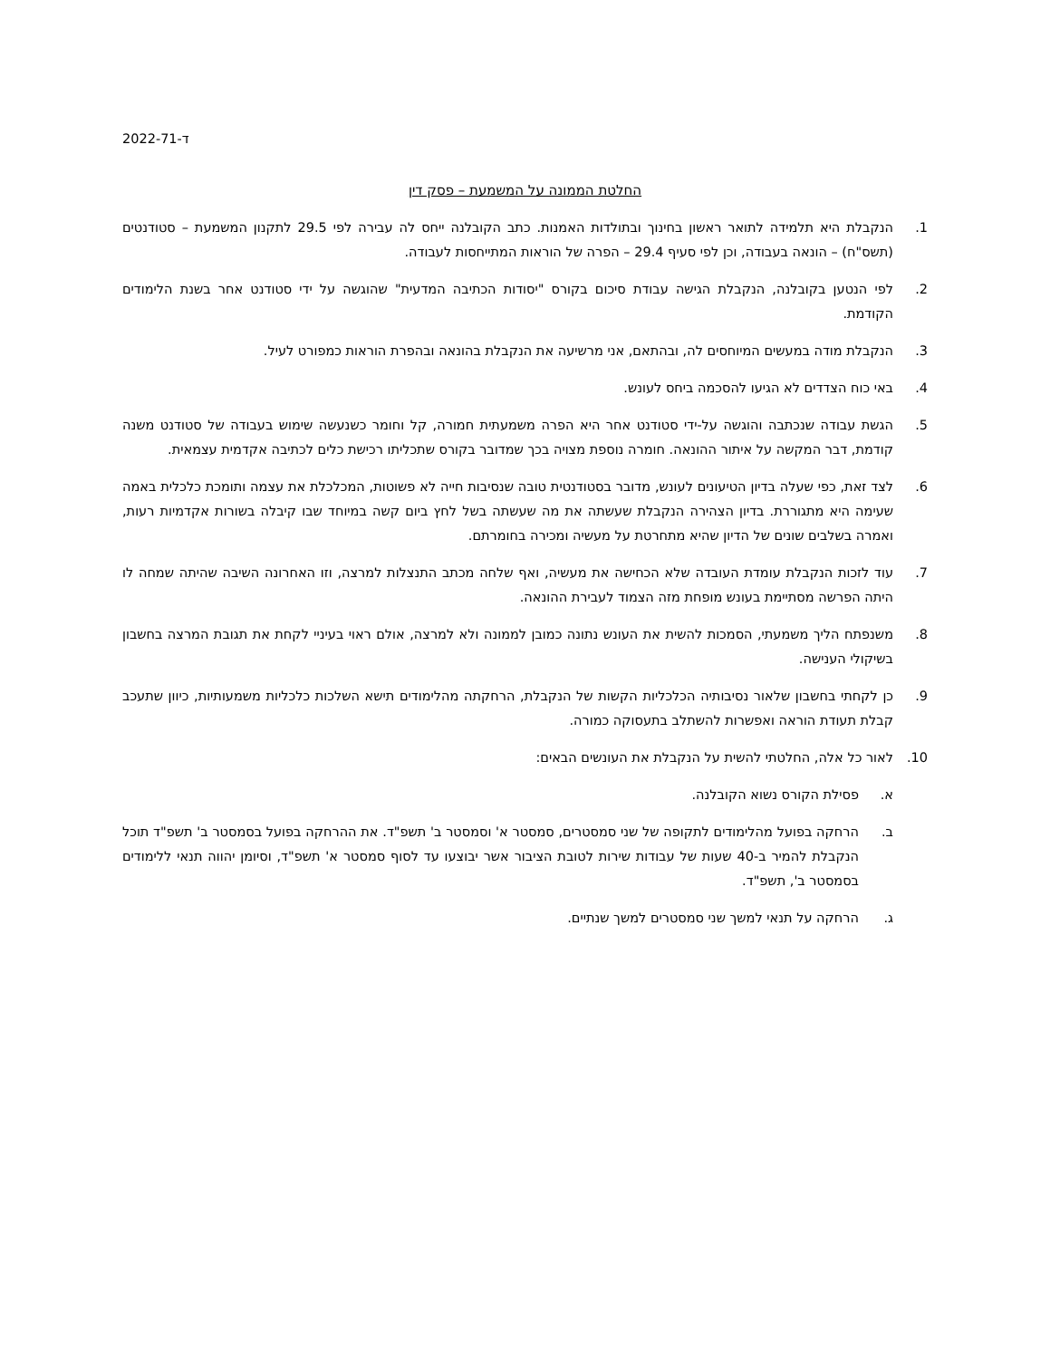ד-2022-71
החלטת הממונה על המשמעת – פסק דין
1. הנקבלת היא תלמידה לתואר ראשון בחינוך ובתולדות האמנות. כתב הקובלנה ייחס לה עבירה לפי 29.5 לתקנון המשמעת – סטודנטים (תשס"ח) – הונאה בעבודה, וכן לפי סעיף 29.4 – הפרה של הוראות המתייחסות לעבודה.
2. לפי הנטען בקובלנה, הנקבלת הגישה עבודת סיכום בקורס "יסודות הכתיבה המדעית" שהוגשה על ידי סטודנט אחר בשנת הלימודים הקודמת.
3. הנקבלת מודה במעשים המיוחסים לה, ובהתאם, אני מרשיעה את הנקבלת בהונאה ובהפרת הוראות כמפורט לעיל.
4. באי כוח הצדדים לא הגיעו להסכמה ביחס לעונש.
5. הגשת עבודה שנכתבה והוגשה על-ידי סטודנט אחר היא הפרה משמעתית חמורה, קל וחומר כשנעשה שימוש בעבודה של סטודנט משנה קודמת, דבר המקשה על איתור ההונאה. חומרה נוספת מצויה בכך שמדובר בקורס שתכליתו רכישת כלים לכתיבה אקדמית עצמאית.
6. לצד זאת, כפי שעלה בדיון הטיעונים לעונש, מדובר בסטודנטית טובה שנסיבות חייה לא פשוטות, המכלכלת את עצמה ותומכת כלכלית באמה שעימה היא מתגוררת. בדיון הצהירה הנקבלת שעשתה את מה שעשתה בשל לחץ ביום קשה במיוחד שבו קיבלה בשורות אקדמיות רעות, ואמרה בשלבים שונים של הדיון שהיא מתחרטת על מעשיה ומכירה בחומרתם.
7. עוד לזכות הנקבלת עומדת העובדה שלא הכחישה את מעשיה, ואף שלחה מכתב התנצלות למרצה, וזו האחרונה השיבה שהיתה שמחה לו היתה הפרשה מסתיימת בעונש מופחת מזה הצמוד לעבירת ההונאה.
8. משנפתח הליך משמעתי, הסמכות להשית את העונש נתונה כמובן לממונה ולא למרצה, אולם ראוי בעיניי לקחת את תגובת המרצה בחשבון בשיקולי הענישה.
9. כן לקחתי בחשבון שלאור נסיבותיה הכלכליות הקשות של הנקבלת, הרחקתה מהלימודים תישא השלכות כלכליות משמעותיות, כיוון שתעכב קבלת תעודת הוראה ואפשרות להשתלב בתעסוקה כמורה.
10. לאור כל אלה, החלטתי להשית על הנקבלת את העונשים הבאים:
א. פסילת הקורס נשוא הקובלנה.
ב. הרחקה בפועל מהלימודים לתקופה של שני סמסטרים, סמסטר א' וסמסטר ב' תשפ"ד. את ההרחקה בפועל בסמסטר ב' תשפ"ד תוכל הנקבלת להמיר ב-40 שעות של עבודות שירות לטובת הציבור אשר יבוצעו עד לסוף סמסטר א' תשפ"ד, וסיומן יהווה תנאי ללימודים בסמסטר ב', תשפ"ד.
ג. הרחקה על תנאי למשך שני סמסטרים למשך שנתיים.